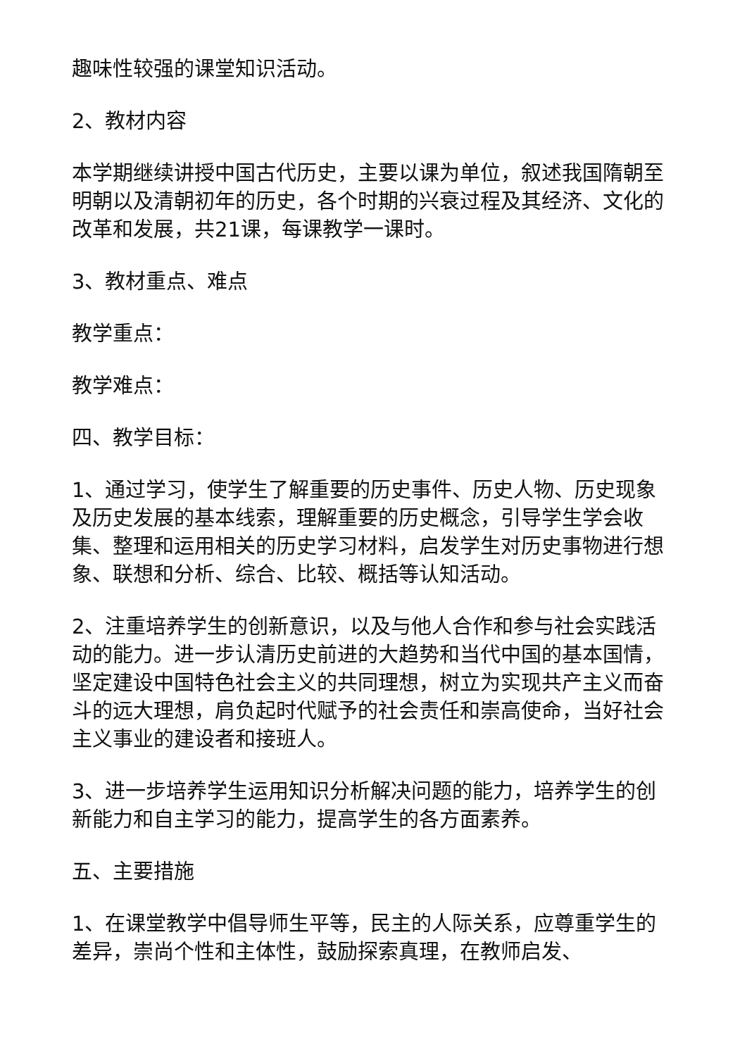趣味性较强的课堂知识活动。
2、教材内容
本学期继续讲授中国古代历史，主要以课为单位，叙述我国隋朝至明朝以及清朝初年的历史，各个时期的兴衰过程及其经济、文化的改革和发展，共21课，每课教学一课时。
3、教材重点、难点
教学重点：
教学难点：
四、教学目标：
1、通过学习，使学生了解重要的历史事件、历史人物、历史现象及历史发展的基本线索，理解重要的历史概念，引导学生学会收集、整理和运用相关的历史学习材料，启发学生对历史事物进行想象、联想和分析、综合、比较、概括等认知活动。
2、注重培养学生的创新意识，以及与他人合作和参与社会实践活动的能力。进一步认清历史前进的大趋势和当代中国的基本国情，坚定建设中国特色社会主义的共同理想，树立为实现共产主义而奋斗的远大理想，肩负起时代赋予的社会责任和崇高使命，当好社会主义事业的建设者和接班人。
3、进一步培养学生运用知识分析解决问题的能力，培养学生的创新能力和自主学习的能力，提高学生的各方面素养。
五、主要措施
1、在课堂教学中倡导师生平等，民主的人际关系，应尊重学生的差异，崇尚个性和主体性，鼓励探索真理，在教师启发、